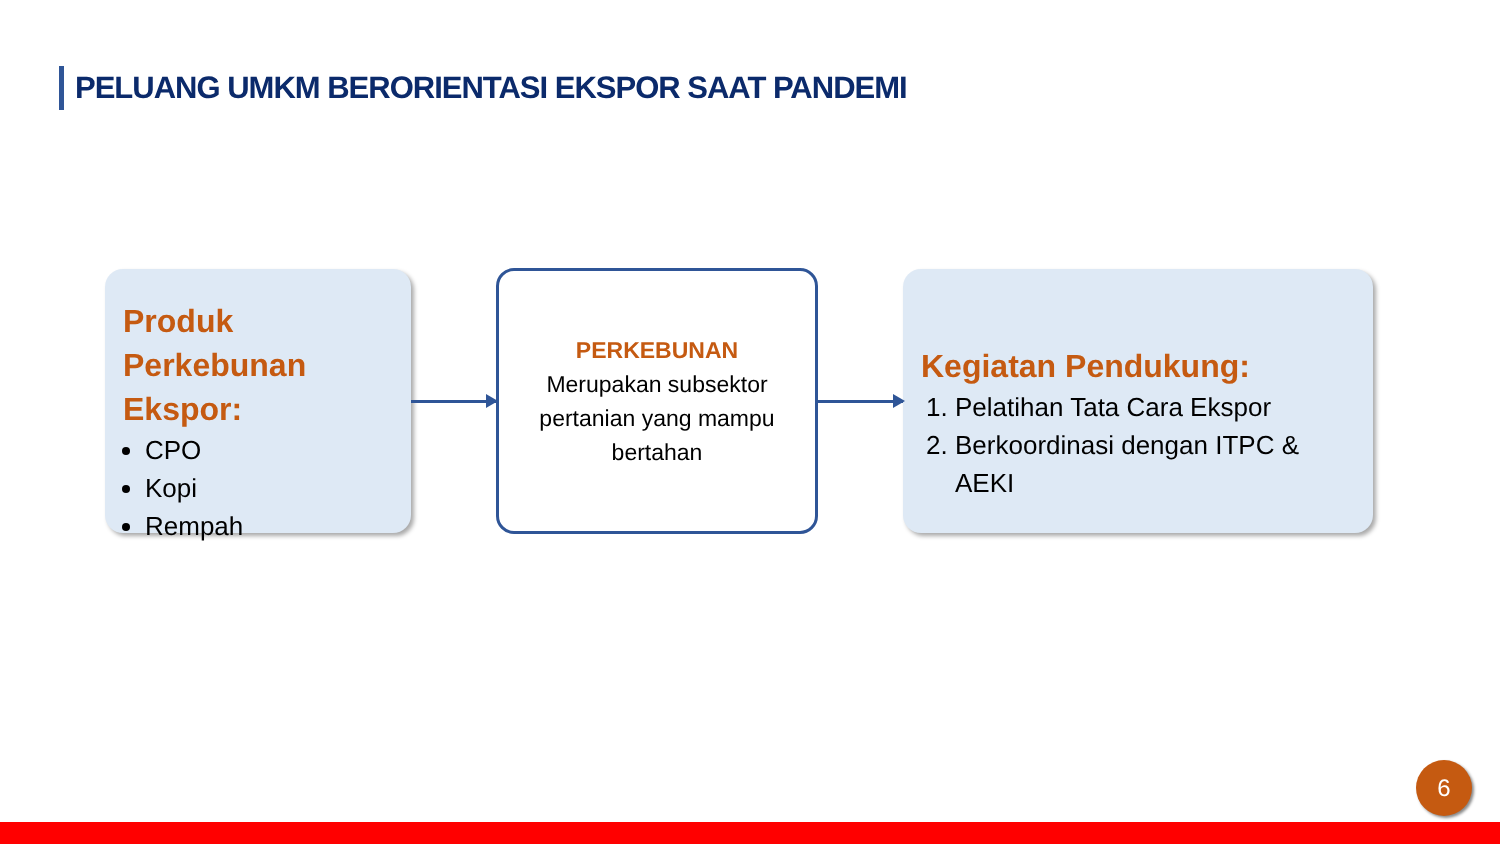PELUANG UMKM BERORIENTASI EKSPOR SAAT PANDEMI
Produk Perkebunan Ekspor:
CPO
Kopi
Rempah
PERKEBUNAN
Merupakan subsektor pertanian yang mampu bertahan
Kegiatan Pendukung:
1. Pelatihan Tata Cara Ekspor
2. Berkoordinasi dengan ITPC & AEKI
6